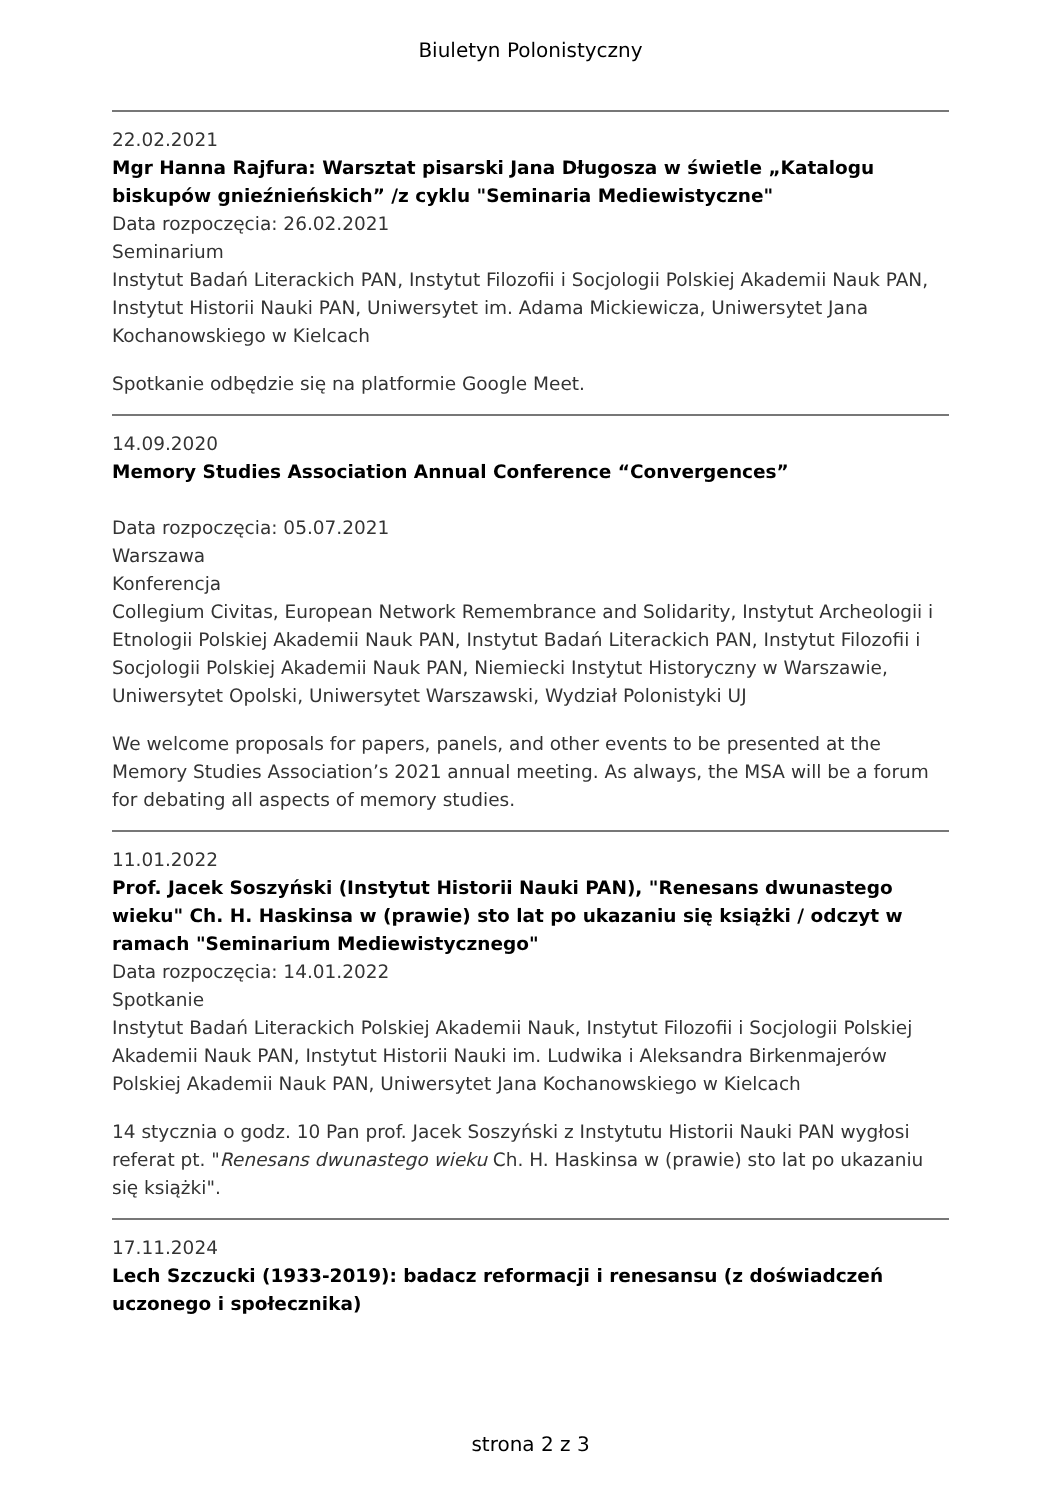Biuletyn Polonistyczny
22.02.2021
Mgr Hanna Rajfura: Warsztat pisarski Jana Długosza w świetle „Katalogu biskupów gnieźnieńskich” /z cyklu "Seminaria Mediewistyczne"
Data rozpoczęcia: 26.02.2021
Seminarium
Instytut Badań Literackich PAN, Instytut Filozofii i Socjologii Polskiej Akademii Nauk PAN, Instytut Historii Nauki PAN, Uniwersytet im. Adama Mickiewicza, Uniwersytet Jana Kochanowskiego w Kielcach
Spotkanie odbędzie się na platformie Google Meet.
14.09.2020
Memory Studies Association Annual Conference “Convergences”
Data rozpoczęcia: 05.07.2021
Warszawa
Konferencja
Collegium Civitas, European Network Remembrance and Solidarity, Instytut Archeologii i Etnologii Polskiej Akademii Nauk PAN, Instytut Badań Literackich PAN, Instytut Filozofii i Socjologii Polskiej Akademii Nauk PAN, Niemiecki Instytut Historyczny w Warszawie, Uniwersytet Opolski, Uniwersytet Warszawski, Wydział Polonistyki UJ
We welcome proposals for papers, panels, and other events to be presented at the Memory Studies Association’s 2021 annual meeting. As always, the MSA will be a forum for debating all aspects of memory studies.
11.01.2022
Prof. Jacek Soszyński (Instytut Historii Nauki PAN), "Renesans dwunastego wieku" Ch. H. Haskinsa w (prawie) sto lat po ukazaniu się książki / odczyt w ramach "Seminarium Mediewistycznego"
Data rozpoczęcia: 14.01.2022
Spotkanie
Instytut Badań Literackich Polskiej Akademii Nauk, Instytut Filozofii i Socjologii Polskiej Akademii Nauk PAN, Instytut Historii Nauki im. Ludwika i Aleksandra Birkenmajerów Polskiej Akademii Nauk PAN, Uniwersytet Jana Kochanowskiego w Kielcach
14 stycznia o godz. 10 Pan prof. Jacek Soszyński z Instytutu Historii Nauki PAN wygłosi referat pt. "Renesans dwunastego wieku Ch. H. Haskinsa w (prawie) sto lat po ukazaniu się książki".
17.11.2024
Lech Szczucki (1933-2019): badacz reformacji i renesansu (z doświadczeń uczonego i społecznika)
strona 2 z 3